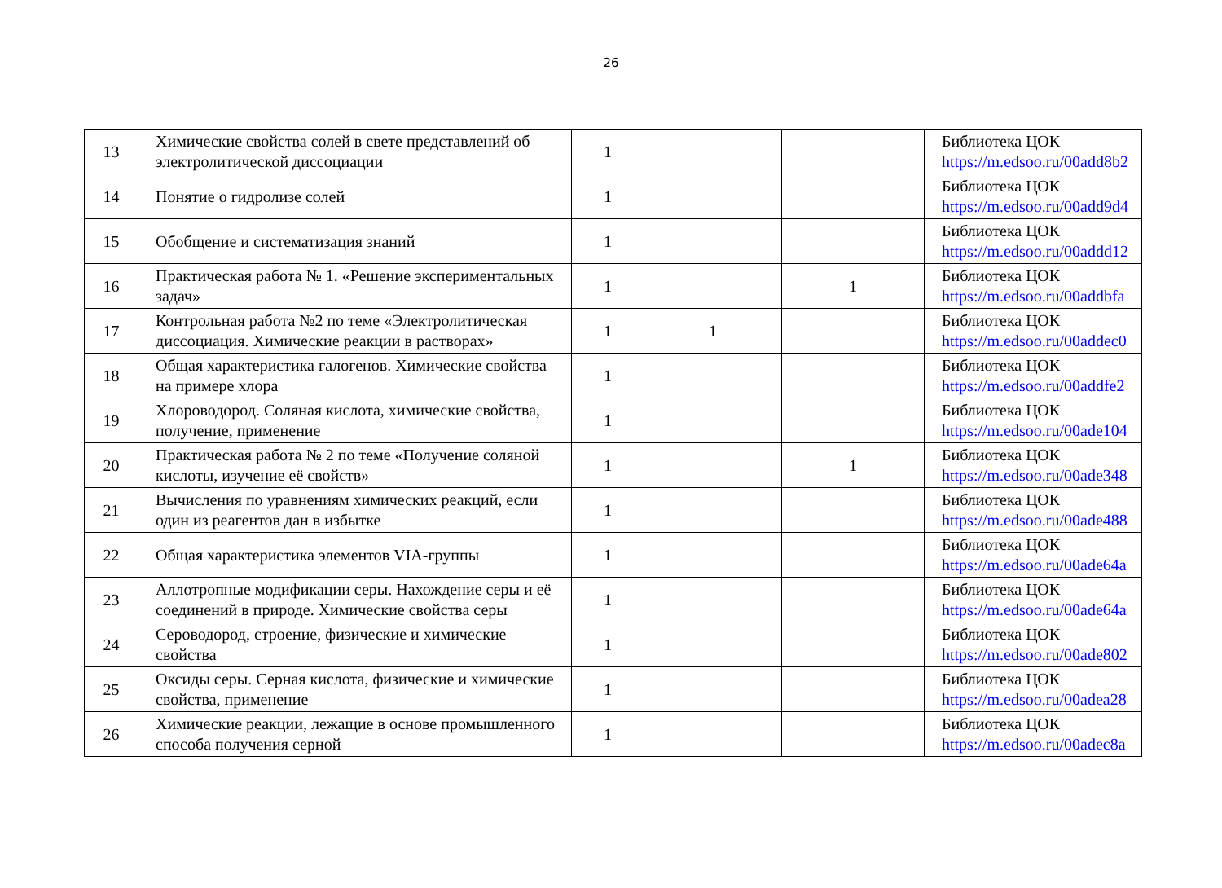26
| 13 | Химические свойства солей в свете представлений об электролитической диссоциации | 1 | | | Библиотека ЦОК https://m.edsoo.ru/00add8b2 |
| 14 | Понятие о гидролизе солей | 1 | | | Библиотека ЦОК https://m.edsoo.ru/00add9d4 |
| 15 | Обобщение и систематизация знаний | 1 | | | Библиотека ЦОК https://m.edsoo.ru/00addd12 |
| 16 | Практическая работа № 1. «Решение экспериментальных задач» | 1 | | 1 | Библиотека ЦОК https://m.edsoo.ru/00addbfa |
| 17 | Контрольная работа №2 по теме «Электролитическая диссоциация. Химические реакции в растворах» | 1 | 1 | | Библиотека ЦОК https://m.edsoo.ru/00addec0 |
| 18 | Общая характеристика галогенов. Химические свойства на примере хлора | 1 | | | Библиотека ЦОК https://m.edsoo.ru/00addfe2 |
| 19 | Хлороводород. Соляная кислота, химические свойства, получение, применение | 1 | | | Библиотека ЦОК https://m.edsoo.ru/00ade104 |
| 20 | Практическая работа № 2 по теме «Получение соляной кислоты, изучение её свойств» | 1 | | 1 | Библиотека ЦОК https://m.edsoo.ru/00ade348 |
| 21 | Вычисления по уравнениям химических реакций, если один из реагентов дан в избытке | 1 | | | Библиотека ЦОК https://m.edsoo.ru/00ade488 |
| 22 | Общая характеристика элементов VIA-группы | 1 | | | Библиотека ЦОК https://m.edsoo.ru/00ade64a |
| 23 | Аллотропные модификации серы. Нахождение серы и её соединений в природе. Химические свойства серы | 1 | | | Библиотека ЦОК https://m.edsoo.ru/00ade64a |
| 24 | Сероводород, строение, физические и химические свойства | 1 | | | Библиотека ЦОК https://m.edsoo.ru/00ade802 |
| 25 | Оксиды серы. Серная кислота, физические и химические свойства, применение | 1 | | | Библиотека ЦОК https://m.edsoo.ru/00adea28 |
| 26 | Химические реакции, лежащие в основе промышленного способа получения серной | 1 | | | Библиотека ЦОК https://m.edsoo.ru/00adec8a |